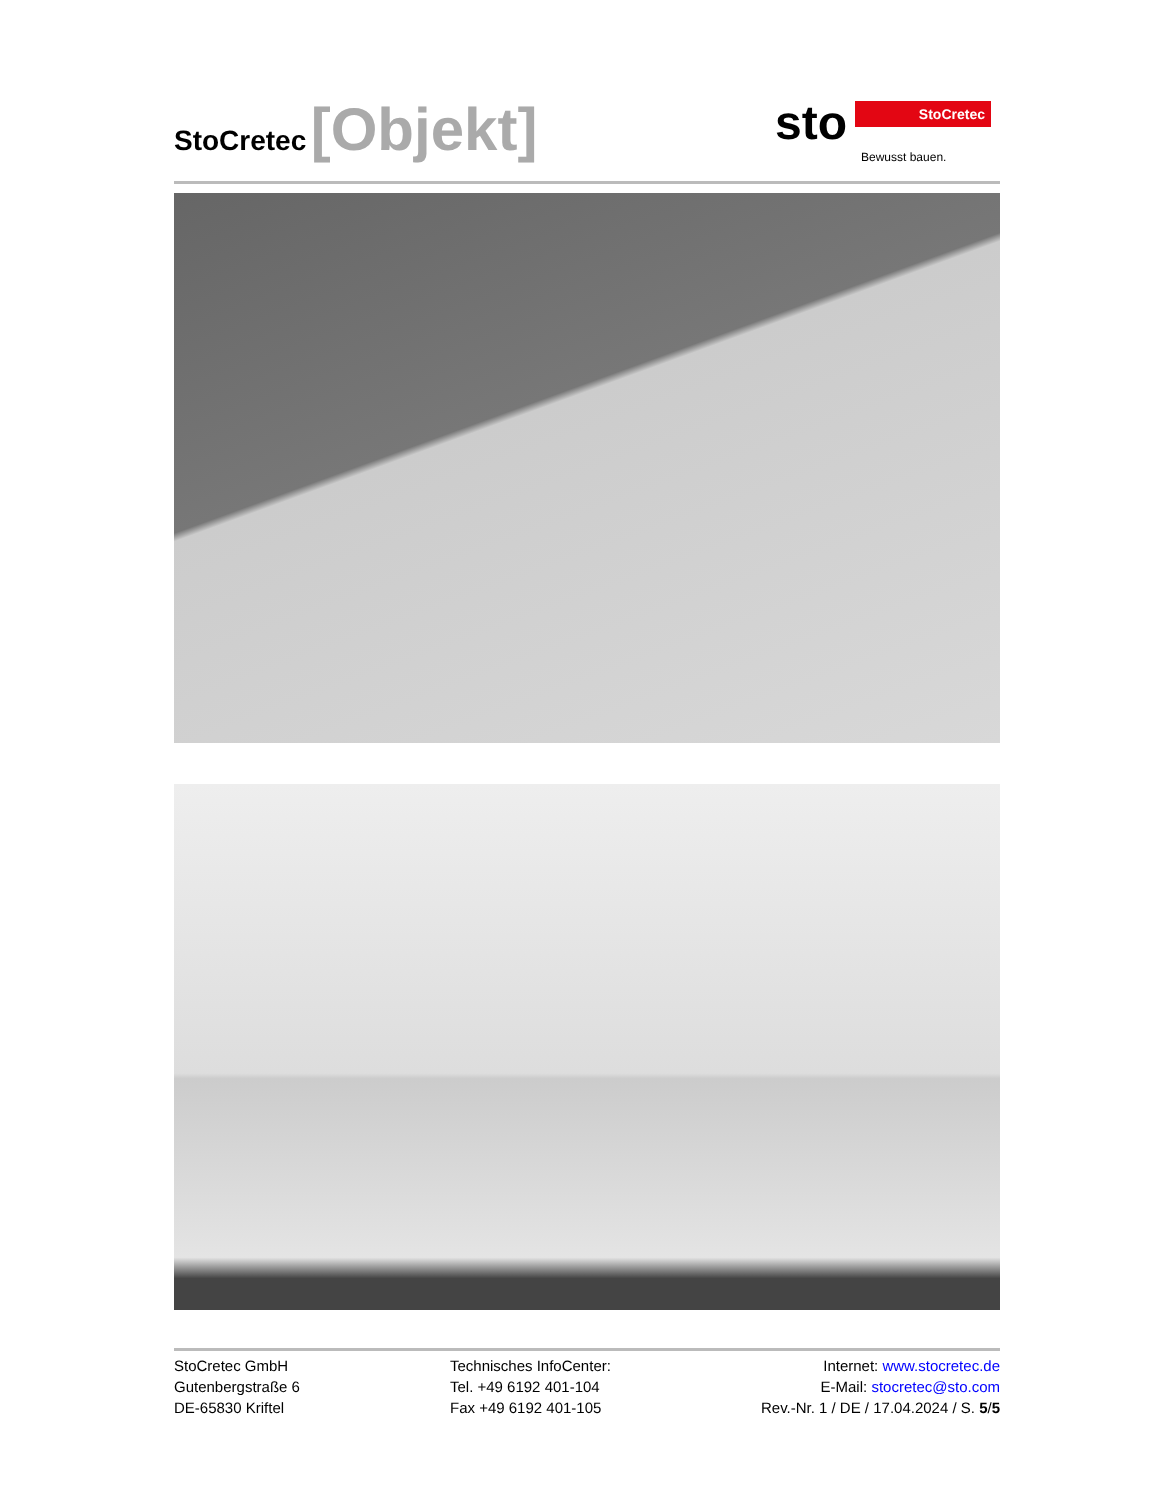StoCretec [Objekt]
sto StoCretec
Bewusst bauen.
StoCretec GmbH
Gutenbergstraße 6
DE-65830 Kriftel
Technisches InfoCenter:
Tel. +49 6192 401-104
Fax +49 6192 401-105
Internet: www.stocretec.de
E-Mail: stocretec@sto.com
Rev.-Nr. 1 / DE / 17.04.2024 / S. 5/5